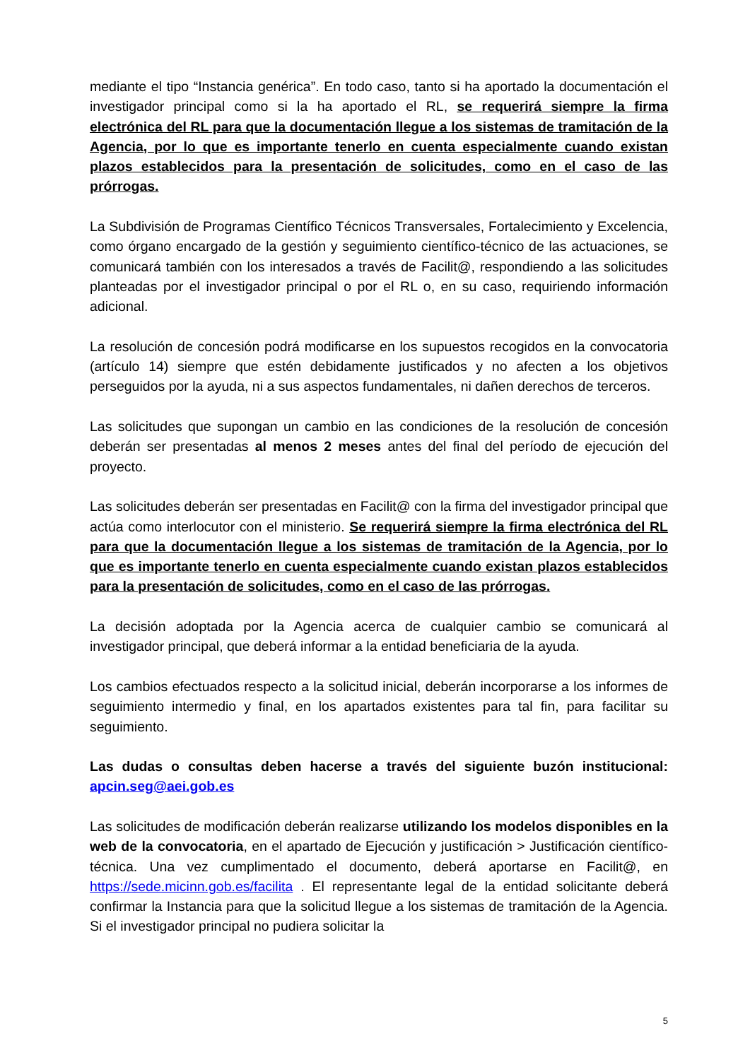mediante el tipo “Instancia genérica”. En todo caso, tanto si ha aportado la documentación el investigador principal como si la ha aportado el RL, se requerirá siempre la firma electrónica del RL para que la documentación llegue a los sistemas de tramitación de la Agencia, por lo que es importante tenerlo en cuenta especialmente cuando existan plazos establecidos para la presentación de solicitudes, como en el caso de las prórrogas.
La Subdivisión de Programas Científico Técnicos Transversales, Fortalecimiento y Excelencia, como órgano encargado de la gestión y seguimiento científico-técnico de las actuaciones, se comunicará también con los interesados a través de Facilit@, respondiendo a las solicitudes planteadas por el investigador principal o por el RL o, en su caso, requiriendo información adicional.
La resolución de concesión podrá modificarse en los supuestos recogidos en la convocatoria (artículo 14) siempre que estén debidamente justificados y no afecten a los objetivos perseguidos por la ayuda, ni a sus aspectos fundamentales, ni dañen derechos de terceros.
Las solicitudes que supongan un cambio en las condiciones de la resolución de concesión deberán ser presentadas al menos 2 meses antes del final del período de ejecución del proyecto.
Las solicitudes deberán ser presentadas en Facilit@ con la firma del investigador principal que actúa como interlocutor con el ministerio. Se requerirá siempre la firma electrónica del RL para que la documentación llegue a los sistemas de tramitación de la Agencia, por lo que es importante tenerlo en cuenta especialmente cuando existan plazos establecidos para la presentación de solicitudes, como en el caso de las prórrogas.
La decisión adoptada por la Agencia acerca de cualquier cambio se comunicará al investigador principal, que deberá informar a la entidad beneficiaria de la ayuda.
Los cambios efectuados respecto a la solicitud inicial, deberán incorporarse a los informes de seguimiento intermedio y final, en los apartados existentes para tal fin, para facilitar su seguimiento.
Las dudas o consultas deben hacerse a través del siguiente buzón institucional: apcin.seg@aei.gob.es
Las solicitudes de modificación deberán realizarse utilizando los modelos disponibles en la web de la convocatoria, en el apartado de Ejecución y justificación > Justificación científico-técnica. Una vez cumplimentado el documento, deberá aportarse en Facilit@, en https://sede.micinn.gob.es/facilita . El representante legal de la entidad solicitante deberá confirmar la Instancia para que la solicitud llegue a los sistemas de tramitación de la Agencia. Si el investigador principal no pudiera solicitar la
5